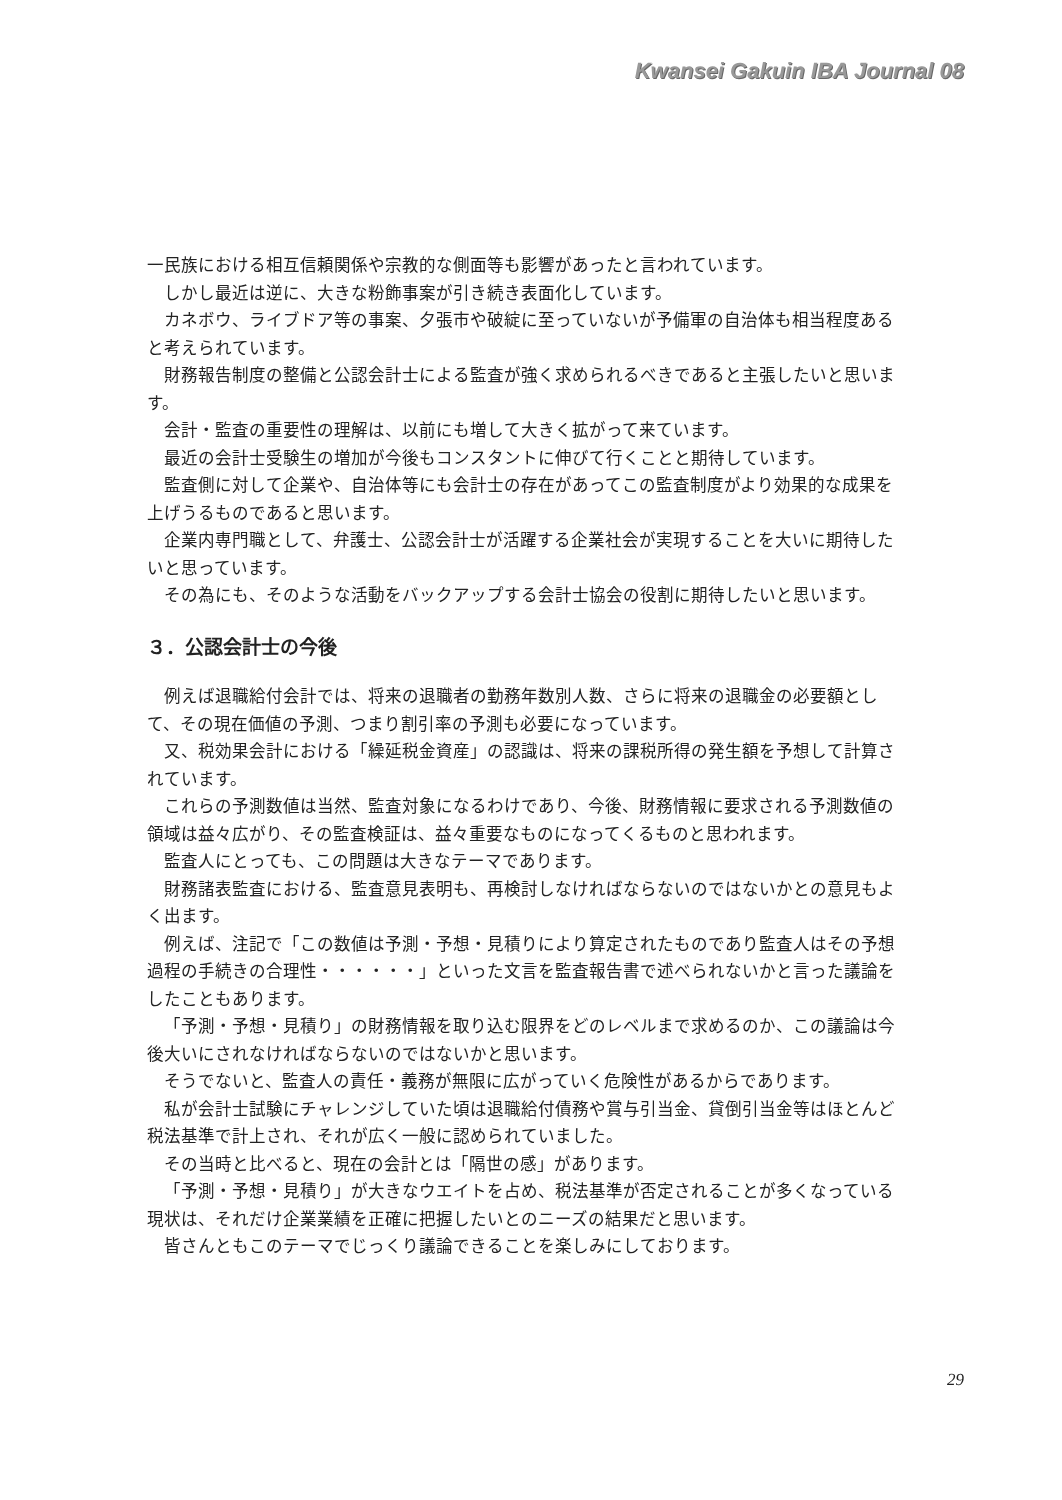Kwansei Gakuin IBA Journal 08
一民族における相互信頼関係や宗教的な側面等も影響があったと言われています。
しかし最近は逆に、大きな粉飾事案が引き続き表面化しています。
カネボウ、ライブドア等の事案、夕張市や破綻に至っていないが予備軍の自治体も相当程度あると考えられています。
財務報告制度の整備と公認会計士による監査が強く求められるべきであると主張したいと思います。
会計・監査の重要性の理解は、以前にも増して大きく拡がって来ています。
最近の会計士受験生の増加が今後もコンスタントに伸びて行くことと期待しています。
監査側に対して企業や、自治体等にも会計士の存在があってこの監査制度がより効果的な成果を上げうるものであると思います。
企業内専門職として、弁護士、公認会計士が活躍する企業社会が実現することを大いに期待したいと思っています。
その為にも、そのような活動をバックアップする会計士協会の役割に期待したいと思います。
３．公認会計士の今後
例えば退職給付会計では、将来の退職者の勤務年数別人数、さらに将来の退職金の必要額として、その現在価値の予測、つまり割引率の予測も必要になっています。
又、税効果会計における「繰延税金資産」の認識は、将来の課税所得の発生額を予想して計算されています。
これらの予測数値は当然、監査対象になるわけであり、今後、財務情報に要求される予測数値の領域は益々広がり、その監査検証は、益々重要なものになってくるものと思われます。
監査人にとっても、この問題は大きなテーマであります。
財務諸表監査における、監査意見表明も、再検討しなければならないのではないかとの意見もよく出ます。
例えば、注記で「この数値は予測・予想・見積りにより算定されたものであり監査人はその予想過程の手続きの合理性・・・・・・」といった文言を監査報告書で述べられないかと言った議論をしたこともあります。
「予測・予想・見積り」の財務情報を取り込む限界をどのレベルまで求めるのか、この議論は今後大いにされなければならないのではないかと思います。
そうでないと、監査人の責任・義務が無限に広がっていく危険性があるからであります。
私が会計士試験にチャレンジしていた頃は退職給付債務や賞与引当金、貸倒引当金等はほとんど税法基準で計上され、それが広く一般に認められていました。
その当時と比べると、現在の会計とは「隔世の感」があります。
「予測・予想・見積り」が大きなウエイトを占め、税法基準が否定されることが多くなっている現状は、それだけ企業業績を正確に把握したいとのニーズの結果だと思います。
皆さんともこのテーマでじっくり議論できることを楽しみにしております。
29